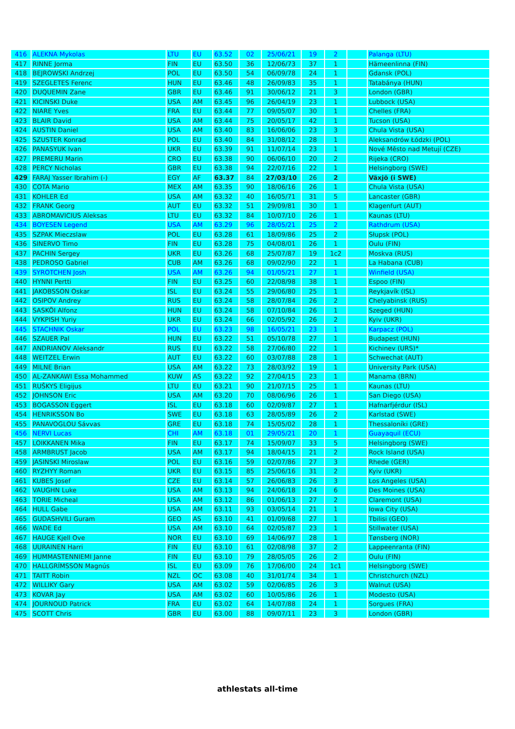| 416 | ALEKNA Mykolas | LTU | EU | 63.52 | 02 | 25/06/21 | 19 | 2 | | Palanga (LTU) |
| 417 | RINNE Jorma | FIN | EU | 63.50 | 36 | 12/06/73 | 37 | 1 | | Hämeenlinna (FIN) |
| 418 | BEJROWSKI Andrzej | POL | EU | 63.50 | 54 | 06/09/78 | 24 | 1 | | Gdansk (POL) |
| 419 | SZEGLETES Ferenc | HUN | EU | 63.46 | 48 | 26/09/83 | 35 | 1 | | Tatabánya (HUN) |
| 420 | DUQUEMIN Zane | GBR | EU | 63.46 | 91 | 30/06/12 | 21 | 3 | | London (GBR) |
| 421 | KICINSKI Duke | USA | AM | 63.45 | 96 | 26/04/19 | 23 | 1 | | Lubbock (USA) |
| 422 | NIARE Yves | FRA | EU | 63.44 | 77 | 09/05/07 | 30 | 1 | | Chelles (FRA) |
| 423 | BLAIR David | USA | AM | 63.44 | 75 | 20/05/17 | 42 | 1 | | Tucson (USA) |
| 424 | AUSTIN Daniel | USA | AM | 63.40 | 83 | 16/06/06 | 23 | 3 | | Chula Vista (USA) |
| 425 | SZUSTER Konrad | POL | EU | 63.40 | 84 | 31/08/12 | 28 | 1 | | Aleksandrów Łódzki (POL) |
| 426 | PANASYUK Ivan | UKR | EU | 63.39 | 91 | 11/07/14 | 23 | 1 | | Nové Město nad Metují (CZE) |
| 427 | PREMERU Marin | CRO | EU | 63.38 | 90 | 06/06/10 | 20 | 2 | | Rijeka (CRO) |
| 428 | PERCY Nicholas | GBR | EU | 63.38 | 94 | 22/07/16 | 22 | 1 | | Helsingborg (SWE) |
| 429 | FARAJ Yasser Ibrahim (-) | EGY | AF | 63.37 | 84 | 27/03/10 | 26 | 2 | | Växjö (i SWE) |
| 430 | COTA Mario | MEX | AM | 63.35 | 90 | 18/06/16 | 26 | 1 | | Chula Vista (USA) |
| 431 | KOHLER Ed | USA | AM | 63.32 | 40 | 16/05/71 | 31 | 5 | | Lancaster (GBR) |
| 432 | FRANK Georg | AUT | EU | 63.32 | 51 | 29/09/81 | 30 | 1 | | Klagenfurt (AUT) |
| 433 | ABROMAVICIUS Aleksas | LTU | EU | 63.32 | 84 | 10/07/10 | 26 | 1 | | Kaunas (LTU) |
| 434 | BOYESEN Legend | USA | AM | 63.29 | 96 | 28/05/21 | 25 | 2 | | Rathdrum (USA) |
| 435 | SZPAK Mieczslaw | POL | EU | 63.28 | 61 | 18/09/86 | 25 | 2 | | Słupsk (POL) |
| 436 | SINERVO Timo | FIN | EU | 63.28 | 75 | 04/08/01 | 26 | 1 | | Oulu (FIN) |
| 437 | PACHIN Sergey | UKR | EU | 63.26 | 68 | 25/07/87 | 19 | 1c2 | | Moskva (RUS) |
| 438 | PEDROSO Gabriel | CUB | AM | 63.26 | 68 | 09/02/90 | 22 | 1 | | La Habana (CUB) |
| 439 | SYROTCHEN Josh | USA | AM | 63.26 | 94 | 01/05/21 | 27 | 1 | | Winfield (USA) |
| 440 | HYNNI Pertti | FIN | EU | 63.25 | 60 | 22/08/98 | 38 | 1 | | Espoo (FIN) |
| 441 | JAKOBSSON Oskar | ISL | EU | 63.24 | 55 | 29/06/80 | 25 | 1 | | Reykjavík (ISL) |
| 442 | OSIPOV Andrey | RUS | EU | 63.24 | 58 | 28/07/84 | 26 | 2 | | Chelyabinsk (RUS) |
| 443 | SASKÖI Alfonz | HUN | EU | 63.24 | 58 | 07/10/84 | 26 | 1 | | Szeged (HUN) |
| 444 | VYKPISH Yuriy | UKR | EU | 63.24 | 66 | 02/05/92 | 26 | 2 | | Kyiv (UKR) |
| 445 | STACHNIK Oskar | POL | EU | 63.23 | 98 | 16/05/21 | 23 | 1 | | Karpacz (POL) |
| 446 | SZAUER Pal | HUN | EU | 63.22 | 51 | 05/10/78 | 27 | 1 | | Budapest (HUN) |
| 447 | ANDRIANOV Aleksandr | RUS | EU | 63.22 | 58 | 27/06/80 | 22 | 1 | | Kichinev (URS)* |
| 448 | WEITZEL Erwin | AUT | EU | 63.22 | 60 | 03/07/88 | 28 | 1 | | Schwechat (AUT) |
| 449 | MILNE Brian | USA | AM | 63.22 | 73 | 28/03/92 | 19 | 1 | | University Park (USA) |
| 450 | AL-ZANKAWI Essa Mohammed | KUW | AS | 63.22 | 92 | 27/04/15 | 23 | 1 | | Manama (BRN) |
| 451 | RUŠKYS Eligijus | LTU | EU | 63.21 | 90 | 21/07/15 | 25 | 1 | | Kaunas (LTU) |
| 452 | JOHNSON Eric | USA | AM | 63.20 | 70 | 08/06/96 | 26 | 1 | | San Diego (USA) |
| 453 | BOGASSON Eggert | ISL | EU | 63.18 | 60 | 02/09/87 | 27 | 1 | | Hafnarfjérdur (ISL) |
| 454 | HENRIKSSON Bo | SWE | EU | 63.18 | 63 | 28/05/89 | 26 | 2 | | Karlstad (SWE) |
| 455 | PANAVOGLOU Sávvas | GRE | EU | 63.18 | 74 | 15/05/02 | 28 | 1 | | Thessaloníki (GRE) |
| 456 | NERVI Lucas | CHI | AM | 63.18 | 01 | 29/05/21 | 20 | 1 | | Guayaquil (ECU) |
| 457 | LOIKKANEN Mika | FIN | EU | 63.17 | 74 | 15/09/07 | 33 | 5 | | Helsingborg (SWE) |
| 458 | ARMBRUST Jacob | USA | AM | 63.17 | 94 | 18/04/15 | 21 | 2 | | Rock Island (USA) |
| 459 | JASINSKI Miroslaw | POL | EU | 63.16 | 59 | 02/07/86 | 27 | 3 | | Rhede (GER) |
| 460 | RYZHYY Roman | UKR | EU | 63.15 | 85 | 25/06/16 | 31 | 2 | | Kyiv (UKR) |
| 461 | KUBES Josef | CZE | EU | 63.14 | 57 | 26/06/83 | 26 | 3 | | Los Angeles (USA) |
| 462 | VAUGHN Luke | USA | AM | 63.13 | 94 | 24/06/18 | 24 | 6 | | Des Moines (USA) |
| 463 | TORIE Micheal | USA | AM | 63.12 | 86 | 01/06/13 | 27 | 2 | | Claremont (USA) |
| 464 | HULL Gabe | USA | AM | 63.11 | 93 | 03/05/14 | 21 | 1 | | Iowa City (USA) |
| 465 | GUDASHVILI Guram | GEO | AS | 63.10 | 41 | 01/09/68 | 27 | 1 | | Tbilisi (GEO) |
| 466 | WADE Ed | USA | AM | 63.10 | 64 | 02/05/87 | 23 | 1 | | Stillwater (USA) |
| 467 | HAUGE Kjell Ove | NOR | EU | 63.10 | 69 | 14/06/97 | 28 | 1 | | Tønsberg (NOR) |
| 468 | UURAINEN Harri | FIN | EU | 63.10 | 61 | 02/08/98 | 37 | 2 | | Lappeenranta (FIN) |
| 469 | HUMMASTENNIEMI Janne | FIN | EU | 63.10 | 79 | 28/05/05 | 26 | 2 | | Oulu (FIN) |
| 470 | HALLGRÍMSSON Magnús | ISL | EU | 63.09 | 76 | 17/06/00 | 24 | 1c1 | | Helsingborg (SWE) |
| 471 | TAITT Robin | NZL | OC | 63.08 | 40 | 31/01/74 | 34 | 1 | | Christchurch (NZL) |
| 472 | WILLIKY Gary | USA | AM | 63.02 | 59 | 02/06/85 | 26 | 3 | | Walnut (USA) |
| 473 | KOVAR Jay | USA | AM | 63.02 | 60 | 10/05/86 | 26 | 1 | | Modesto (USA) |
| 474 | JOURNOUD Patrick | FRA | EU | 63.02 | 64 | 14/07/88 | 24 | 1 | | Sorgues (FRA) |
| 475 | SCOTT Chris | GBR | EU | 63.00 | 88 | 09/07/11 | 23 | 3 | | London (GBR) |
athlestats all-time